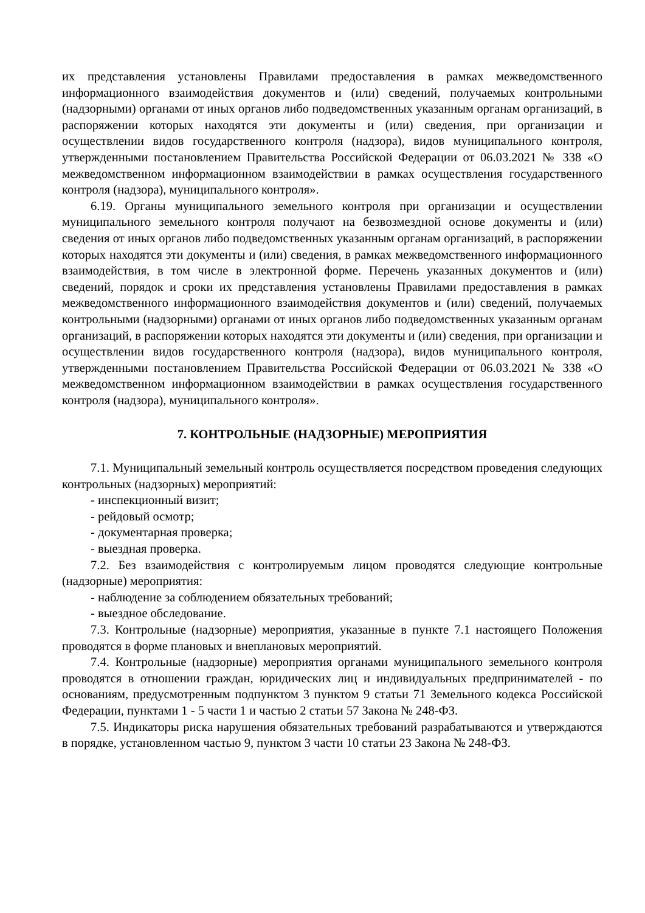их представления установлены Правилами предоставления в рамках межведомственного информационного взаимодействия документов и (или) сведений, получаемых контрольными (надзорными) органами от иных органов либо подведомственных указанным органам организаций, в распоряжении которых находятся эти документы и (или) сведения, при организации и осуществлении видов государственного контроля (надзора), видов муниципального контроля, утвержденными постановлением Правительства Российской Федерации от 06.03.2021 № 338 «О межведомственном информационном взаимодействии в рамках осуществления государственного контроля (надзора), муниципального контроля».
6.19. Органы муниципального земельного контроля при организации и осуществлении муниципального земельного контроля получают на безвозмездной основе документы и (или) сведения от иных органов либо подведомственных указанным органам организаций, в распоряжении которых находятся эти документы и (или) сведения, в рамках межведомственного информационного взаимодействия, в том числе в электронной форме. Перечень указанных документов и (или) сведений, порядок и сроки их представления установлены Правилами предоставления в рамках межведомственного информационного взаимодействия документов и (или) сведений, получаемых контрольными (надзорными) органами от иных органов либо подведомственных указанным органам организаций, в распоряжении которых находятся эти документы и (или) сведения, при организации и осуществлении видов государственного контроля (надзора), видов муниципального контроля, утвержденными постановлением Правительства Российской Федерации от 06.03.2021 № 338 «О межведомственном информационном взаимодействии в рамках осуществления государственного контроля (надзора), муниципального контроля».
7. КОНТРОЛЬНЫЕ (НАДЗОРНЫЕ) МЕРОПРИЯТИЯ
7.1. Муниципальный земельный контроль осуществляется посредством проведения следующих контрольных (надзорных) мероприятий:
- инспекционный визит;
- рейдовый осмотр;
- документарная проверка;
- выездная проверка.
7.2. Без взаимодействия с контролируемым лицом проводятся следующие контрольные (надзорные) мероприятия:
- наблюдение за соблюдением обязательных требований;
- выездное обследование.
7.3. Контрольные (надзорные) мероприятия, указанные в пункте 7.1 настоящего Положения проводятся в форме плановых и внеплановых мероприятий.
7.4. Контрольные (надзорные) мероприятия органами муниципального земельного контроля проводятся в отношении граждан, юридических лиц и индивидуальных предпринимателей - по основаниям, предусмотренным подпунктом 3 пунктом 9 статьи 71 Земельного кодекса Российской Федерации, пунктами 1 - 5 части 1 и частью 2 статьи 57 Закона № 248-ФЗ.
7.5. Индикаторы риска нарушения обязательных требований разрабатываются и утверждаются в порядке, установленном частью 9, пунктом 3 части 10 статьи 23 Закона № 248-ФЗ.